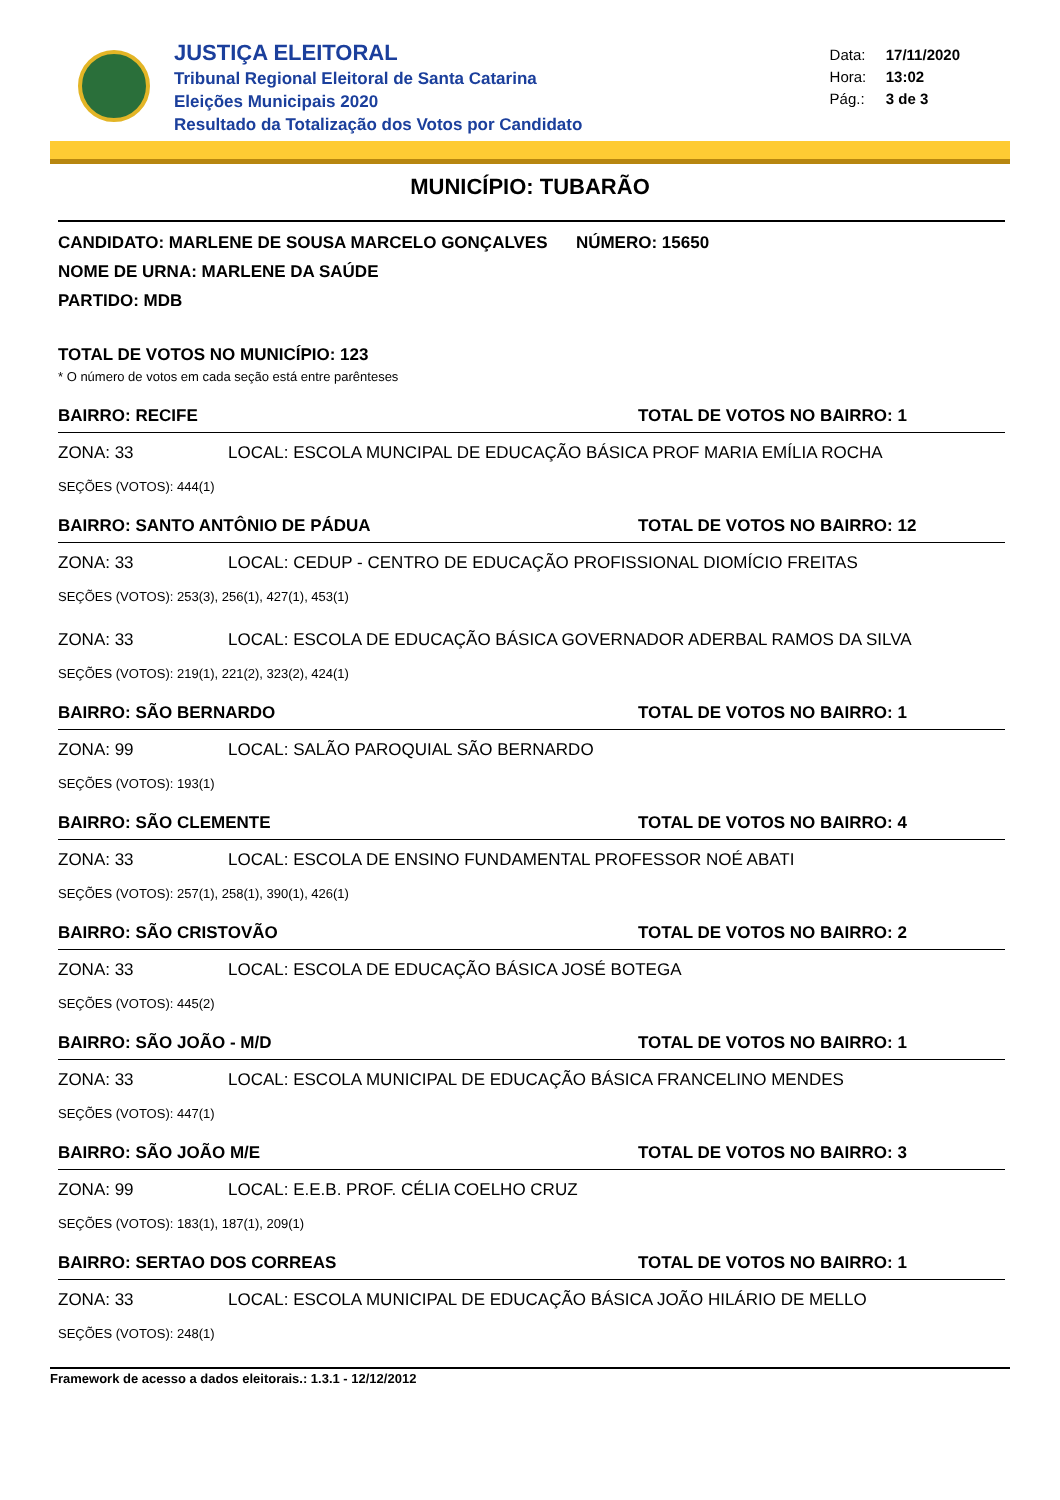JUSTIÇA ELEITORAL
Tribunal Regional Eleitoral de Santa Catarina
Eleições Municipais 2020
Resultado da Totalização dos Votos por Candidato
Data: 17/11/2020
Hora: 13:02
Pág.: 3 de 3
MUNICÍPIO: TUBARÃO
CANDIDATO: MARLENE DE SOUSA MARCELO GONÇALVES NÚMERO: 15650
NOME DE URNA: MARLENE DA SAÚDE
PARTIDO: MDB
TOTAL DE VOTOS NO MUNICÍPIO: 123
* O número de votos em cada seção está entre parênteses
BAIRRO: RECIFE TOTAL DE VOTOS NO BAIRRO: 1
ZONA: 33 LOCAL: ESCOLA MUNCIPAL DE EDUCAÇÃO BÁSICA PROF MARIA EMÍLIA ROCHA
SEÇÕES (VOTOS): 444(1)
BAIRRO: SANTO ANTÔNIO DE PÁDUA TOTAL DE VOTOS NO BAIRRO: 12
ZONA: 33 LOCAL: CEDUP - CENTRO DE EDUCAÇÃO PROFISSIONAL DIOMÍCIO FREITAS
SEÇÕES (VOTOS): 253(3), 256(1), 427(1), 453(1)
ZONA: 33 LOCAL: ESCOLA DE EDUCAÇÃO BÁSICA GOVERNADOR ADERBAL RAMOS DA SILVA
SEÇÕES (VOTOS): 219(1), 221(2), 323(2), 424(1)
BAIRRO: SÃO BERNARDO TOTAL DE VOTOS NO BAIRRO: 1
ZONA: 99 LOCAL: SALÃO PAROQUIAL SÃO BERNARDO
SEÇÕES (VOTOS): 193(1)
BAIRRO: SÃO CLEMENTE TOTAL DE VOTOS NO BAIRRO: 4
ZONA: 33 LOCAL: ESCOLA DE ENSINO FUNDAMENTAL PROFESSOR NOÉ ABATI
SEÇÕES (VOTOS): 257(1), 258(1), 390(1), 426(1)
BAIRRO: SÃO CRISTOVÃO TOTAL DE VOTOS NO BAIRRO: 2
ZONA: 33 LOCAL: ESCOLA DE EDUCAÇÃO BÁSICA JOSÉ BOTEGA
SEÇÕES (VOTOS): 445(2)
BAIRRO: SÃO JOÃO - M/D TOTAL DE VOTOS NO BAIRRO: 1
ZONA: 33 LOCAL: ESCOLA MUNICIPAL DE EDUCAÇÃO BÁSICA FRANCELINO MENDES
SEÇÕES (VOTOS): 447(1)
BAIRRO: SÃO JOÃO M/E TOTAL DE VOTOS NO BAIRRO: 3
ZONA: 99 LOCAL: E.E.B. PROF. CÉLIA COELHO CRUZ
SEÇÕES (VOTOS): 183(1), 187(1), 209(1)
BAIRRO: SERTAO DOS CORREAS TOTAL DE VOTOS NO BAIRRO: 1
ZONA: 33 LOCAL: ESCOLA MUNICIPAL DE EDUCAÇÃO BÁSICA JOÃO HILÁRIO DE MELLO
SEÇÕES (VOTOS): 248(1)
Framework de acesso a dados eleitorais.: 1.3.1 - 12/12/2012